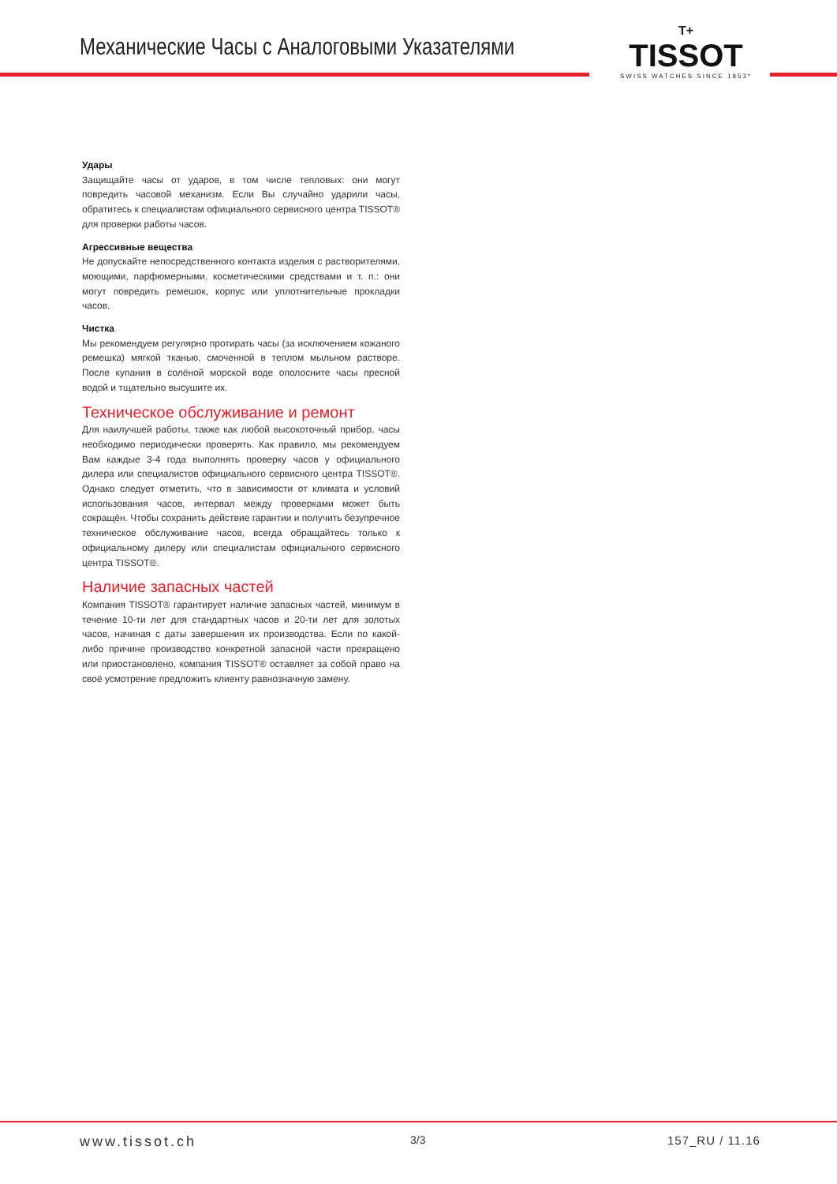Механические Часы с Аналоговыми Указателями
T+
TISSOT
SWISS WATCHES SINCE 1853*
Удары
Защищайте часы от ударов, в том числе тепловых: они могут повредить часовой механизм. Если Вы случайно ударили часы, обратитесь к специалистам официального сервисного центра TISSOT® для проверки работы часов.
Агрессивные вещества
Не допускайте непосредственного контакта изделия с растворителями, моющими, парфюмерными, косметическими средствами и т. п.: они могут повредить ремешок, корпус или уплотнительные прокладки часов.
Чистка
Мы рекомендуем регулярно протирать часы (за исключением кожаного ремешка) мягкой тканью, смоченной в теплом мыльном растворе. После купания в солёной морской воде ополосните часы пресной водой и тщательно высушите их.
Техническое обслуживание и ремонт
Для наилучшей работы, также как любой высокоточный прибор, часы необходимо периодически проверять. Как правило, мы рекомендуем Вам каждые 3-4 года выполнять проверку часов у официального дилера или специалистов официального сервисного центра TISSOT®. Однако следует отметить, что в зависимости от климата и условий использования часов, интервал между проверками может быть сокращён. Чтобы сохранить действие гарантии и получить безупречное техническое обслуживание часов, всегда обращайтесь только к официальному дилеру или специалистам официального сервисного центра TISSOT®.
Наличие запасных частей
Компания TISSOT® гарантирует наличие запасных частей, минимум в течение 10-ти лет для стандартных часов и 20-ти лет для золотых часов, начиная с даты завершения их производства. Если по какой-либо причине производство конкретной запасной части прекращено или приостановлено, компания TISSOT® оставляет за собой право на своё усмотрение предложить клиенту равнозначную замену.
www.tissot.ch 3/3 157_RU / 11.16